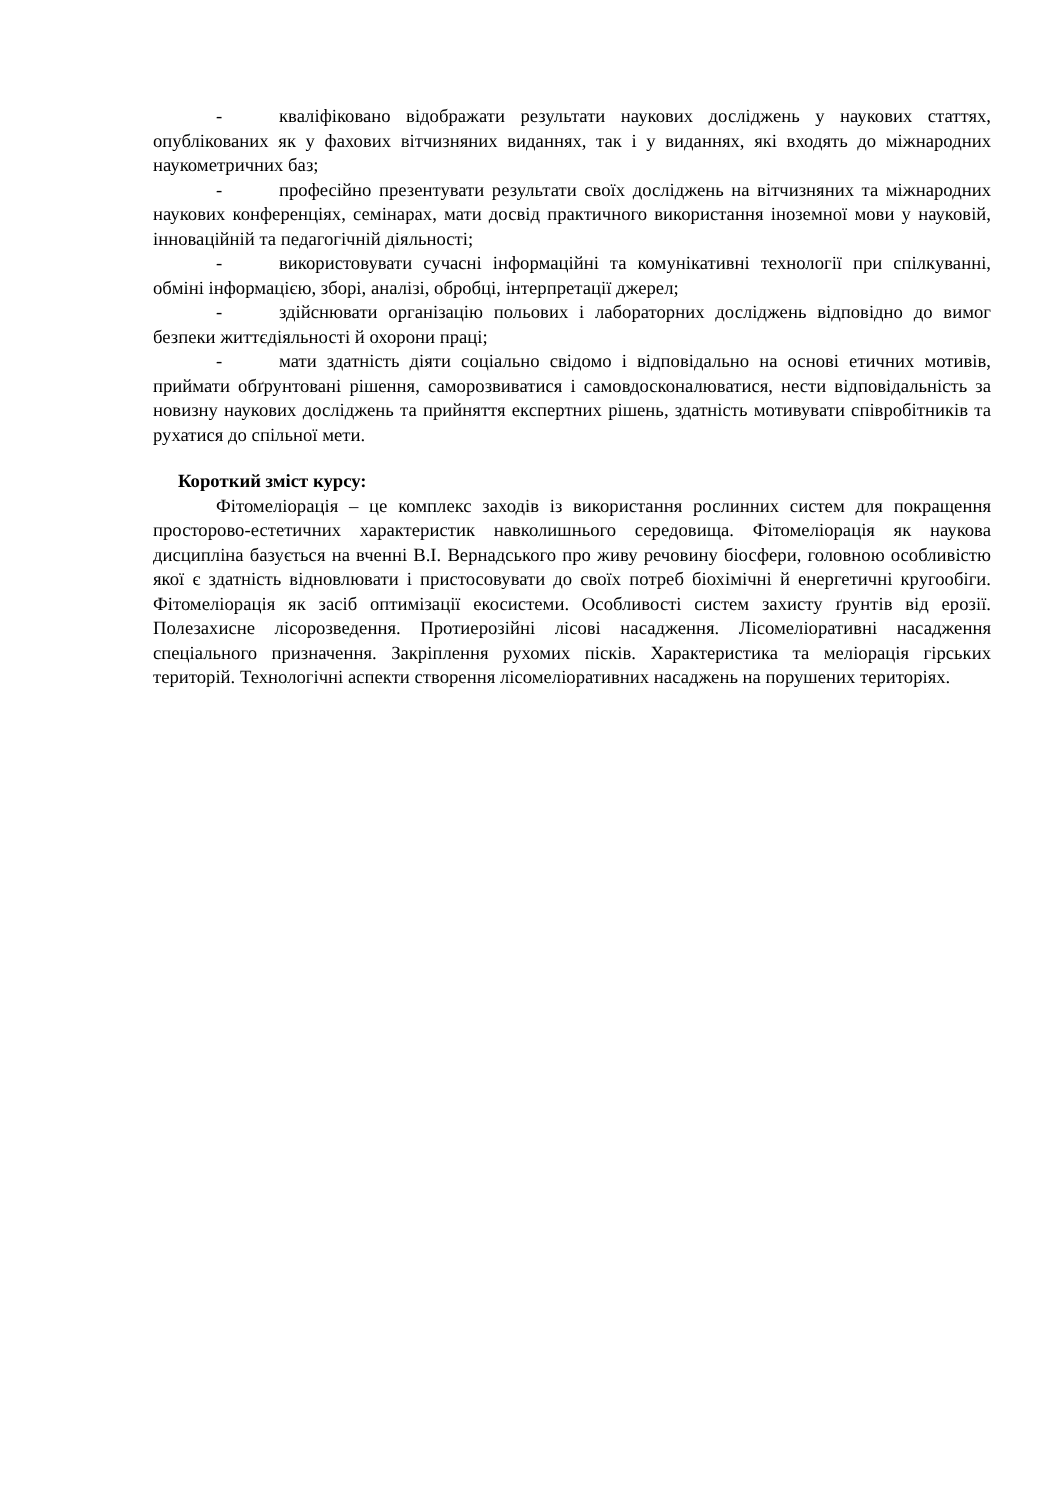- кваліфіковано відображати результати наукових досліджень у наукових статтях, опублікованих як у фахових вітчизняних виданнях, так і у виданнях, які входять до міжнародних наукометричних баз;
- професійно презентувати результати своїх досліджень на вітчизняних та міжнародних наукових конференціях, семінарах, мати досвід практичного використання іноземної мови у науковій, інноваційній та педагогічній діяльності;
- використовувати сучасні інформаційні та комунікативні технології при спілкуванні, обміні інформацією, зборі, аналізі, обробці, інтерпретації джерел;
- здійснювати організацію польових і лабораторних досліджень відповідно до вимог безпеки життєдіяльності й охорони праці;
- мати здатність діяти соціально свідомо і відповідально на основі етичних мотивів, приймати обґрунтовані рішення, саморозвиватися і самовдосконалюватися, нести відповідальність за новизну наукових досліджень та прийняття експертних рішень, здатність мотивувати співробітників та рухатися до спільної мети.
Короткий зміст курсу:
Фітомеліорація – це комплекс заходів із використання рослинних систем для покращення просторово-естетичних характеристик навколишнього середовища. Фітомеліорація як наукова дисципліна базується на вченні В.І. Вернадського про живу речовину біосфери, головною особливістю якої є здатність відновлювати і пристосовувати до своїх потреб біохімічні й енергетичні кругообіги. Фітомеліорація як засіб оптимізації екосистеми. Особливості систем захисту ґрунтів від ерозії. Полезахисне лісорозведення. Протиерозійні лісові насадження. Лісомеліоративні насадження спеціального призначення. Закріплення рухомих пісків. Характеристика та меліорація гірських територій. Технологічні аспекти створення лісомеліоративних насаджень на порушених територіях.